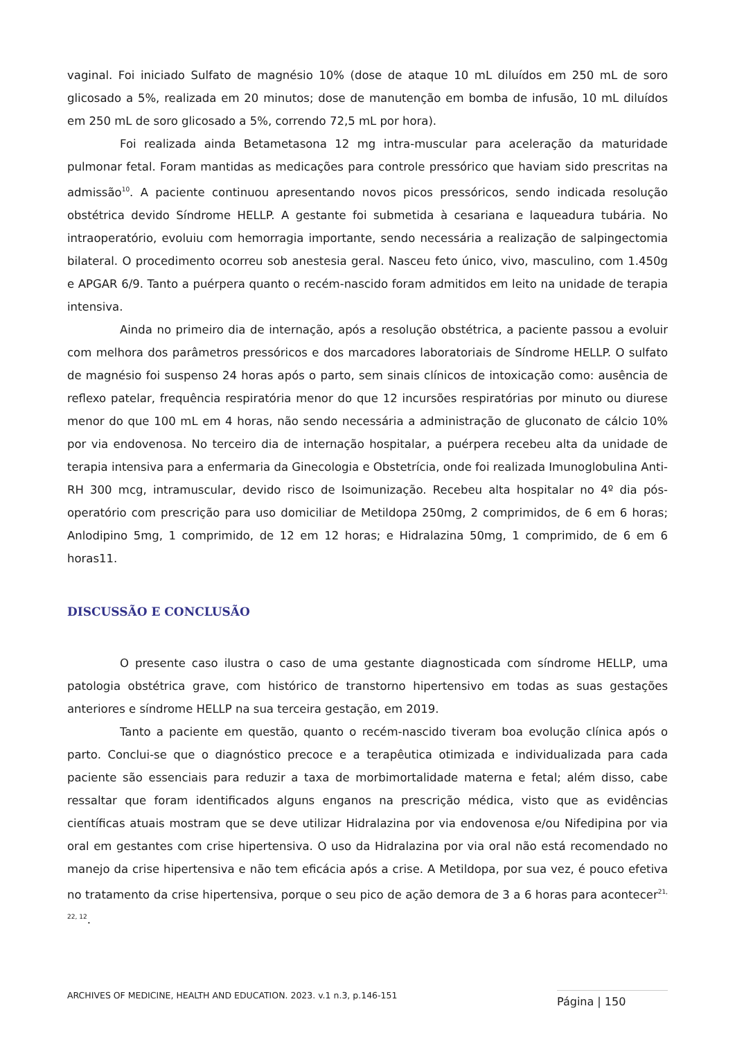vaginal. Foi iniciado Sulfato de magnésio 10% (dose de ataque 10 mL diluídos em 250 mL de soro glicosado a 5%, realizada em 20 minutos; dose de manutenção em bomba de infusão, 10 mL diluídos em 250 mL de soro glicosado a 5%, correndo 72,5 mL por hora).
Foi realizada ainda Betametasona 12 mg intra-muscular para aceleração da maturidade pulmonar fetal. Foram mantidas as medicações para controle pressórico que haviam sido prescritas na admissão<sup>10</sup>. A paciente continuou apresentando novos picos pressóricos, sendo indicada resolução obstétrica devido Síndrome HELLP. A gestante foi submetida à cesariana e laqueadura tubária. No intraoperatório, evoluiu com hemorragia importante, sendo necessária a realização de salpingectomia bilateral. O procedimento ocorreu sob anestesia geral. Nasceu feto único, vivo, masculino, com 1.450g e APGAR 6/9. Tanto a puérpera quanto o recém-nascido foram admitidos em leito na unidade de terapia intensiva.
Ainda no primeiro dia de internação, após a resolução obstétrica, a paciente passou a evoluir com melhora dos parâmetros pressóricos e dos marcadores laboratoriais de Síndrome HELLP. O sulfato de magnésio foi suspenso 24 horas após o parto, sem sinais clínicos de intoxicação como: ausência de reflexo patelar, frequência respiratória menor do que 12 incursões respiratórias por minuto ou diurese menor do que 100 mL em 4 horas, não sendo necessária a administração de gluconato de cálcio 10% por via endovenosa. No terceiro dia de internação hospitalar, a puérpera recebeu alta da unidade de terapia intensiva para a enfermaria da Ginecologia e Obstetrícia, onde foi realizada Imunoglobulina Anti-RH 300 mcg, intramuscular, devido risco de Isoimunização. Recebeu alta hospitalar no 4º dia pós-operatório com prescrição para uso domiciliar de Metildopa 250mg, 2 comprimidos, de 6 em 6 horas; Anlodipino 5mg, 1 comprimido, de 12 em 12 horas; e Hidralazina 50mg, 1 comprimido, de 6 em 6 horas11.
DISCUSSÃO E CONCLUSÃO
O presente caso ilustra o caso de uma gestante diagnosticada com síndrome HELLP, uma patologia obstétrica grave, com histórico de transtorno hipertensivo em todas as suas gestações anteriores e síndrome HELLP na sua terceira gestação, em 2019.
Tanto a paciente em questão, quanto o recém-nascido tiveram boa evolução clínica após o parto. Conclui-se que o diagnóstico precoce e a terapêutica otimizada e individualizada para cada paciente são essenciais para reduzir a taxa de morbimortalidade materna e fetal; além disso, cabe ressaltar que foram identificados alguns enganos na prescrição médica, visto que as evidências científicas atuais mostram que se deve utilizar Hidralazina por via endovenosa e/ou Nifedipina por via oral em gestantes com crise hipertensiva. O uso da Hidralazina por via oral não está recomendado no manejo da crise hipertensiva e não tem eficácia após a crise. A Metildopa, por sua vez, é pouco efetiva no tratamento da crise hipertensiva, porque o seu pico de ação demora de 3 a 6 horas para acontecer<sup>21, 22, 12</sup>.
ARCHIVES OF MEDICINE, HEALTH AND EDUCATION. 2023. v.1 n.3, p.146-151 Página | 150